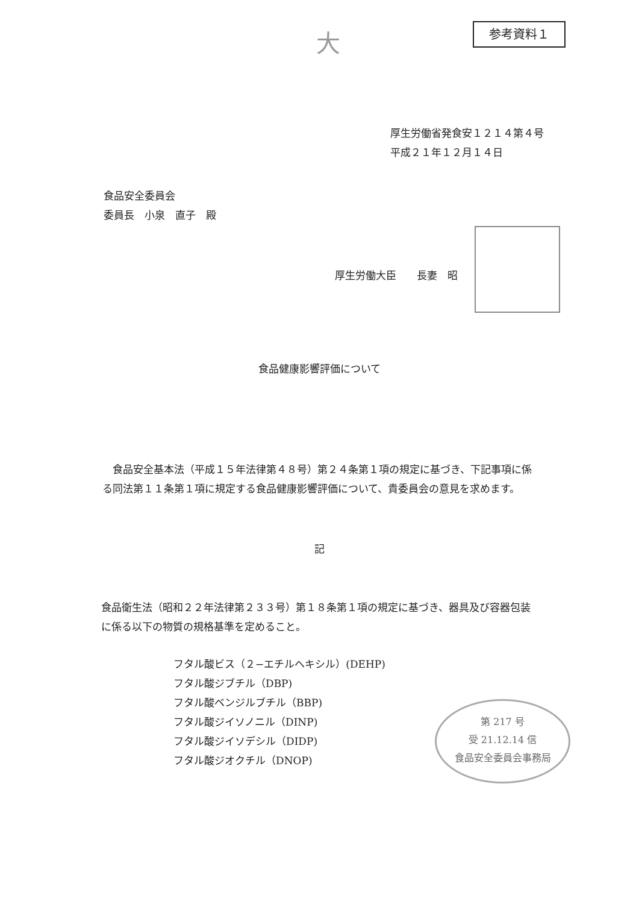大 参考資料１
厚生労働省発食安１２１４第４号
平成２１年１２月１４日
食品安全委員会
委員長　小泉　直子　殿
厚生労働大臣　　長妻　昭
食品健康影響評価について
　食品安全基本法（平成１５年法律第４８号）第２４条第１項の規定に基づき、下記事項に係る同法第１１条第１項に規定する食品健康影響評価について、貴委員会の意見を求めます。
記
食品衛生法（昭和２２年法律第２３３号）第１８条第１項の規定に基づき、器具及び容器包装に係る以下の物質の規格基準を定めること。
フタル酸ビス（２−エチルヘキシル）(DEHP)
フタル酸ジブチル（DBP)
フタル酸ベンジルブチル（BBP)
フタル酸ジイソノニル（DINP)
フタル酸ジイソデシル（DIDP)
フタル酸ジオクチル（DNOP)
第 217 号
受 21.12.14 信
食品安全委員会事務局